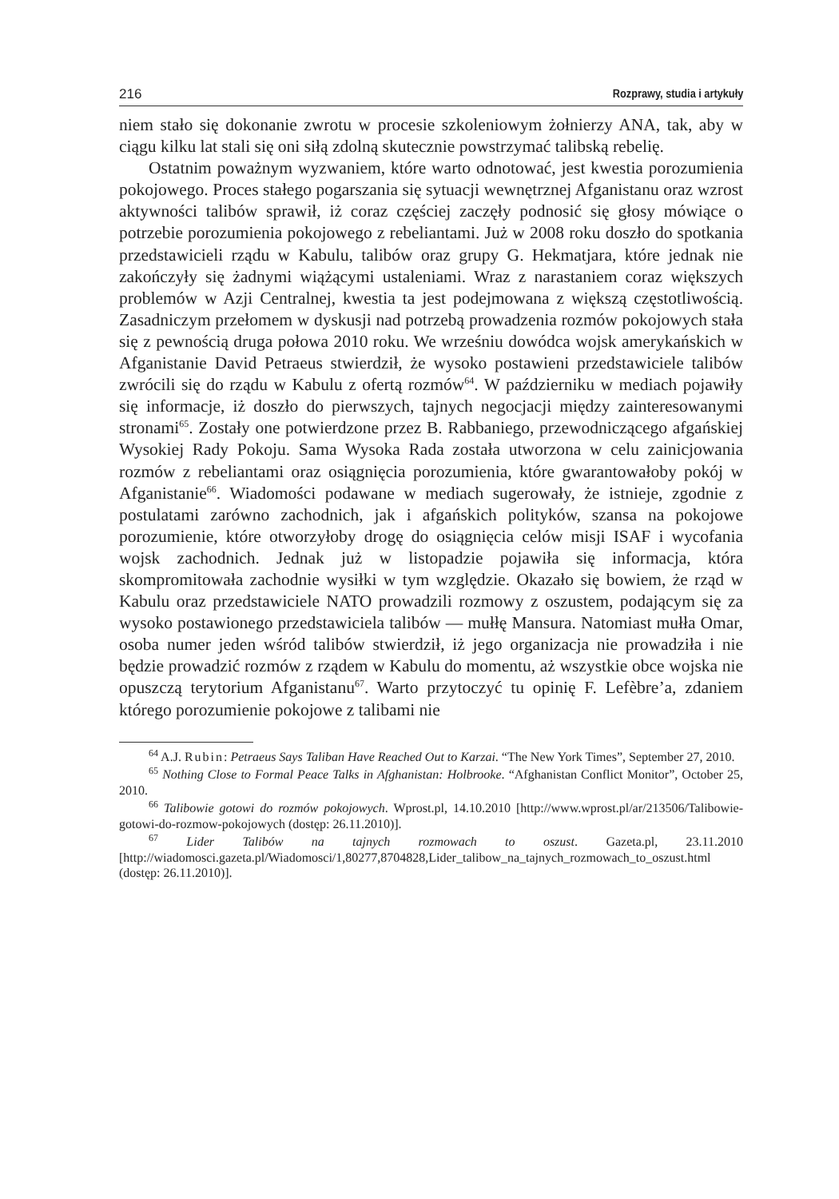216 Rozprawy, studia i artykuły
niem stało się dokonanie zwrotu w procesie szkoleniowym żołnierzy ANA, tak, aby w ciągu kilku lat stali się oni siłą zdolną skutecznie powstrzymać talibską rebelię.
Ostatnim poważnym wyzwaniem, które warto odnotować, jest kwestia porozumienia pokojowego. Proces stałego pogarszania się sytuacji wewnętrznej Afganistanu oraz wzrost aktywności talibów sprawił, iż coraz częściej zaczęły podnosić się głosy mówiące o potrzebie porozumienia pokojowego z rebeliantami. Już w 2008 roku doszło do spotkania przedstawicieli rządu w Kabulu, talibów oraz grupy G. Hekmatjara, które jednak nie zakończyły się żadnymi wiążącymi ustaleniami. Wraz z narastaniem coraz większych problemów w Azji Centralnej, kwestia ta jest podejmowana z większą częstotliwością. Zasadniczym przełomem w dyskusji nad potrzebą prowadzenia rozmów pokojowych stała się z pewnością druga połowa 2010 roku. We wrześniu dowódca wojsk amerykańskich w Afganistanie David Petraeus stwierdził, że wysoko postawieni przedstawiciele talibów zwrócili się do rządu w Kabulu z ofertą rozmów<sup>64</sup>. W październiku w mediach pojawiły się informacje, iż doszło do pierwszych, tajnych negocjacji między zainteresowanymi stronami<sup>65</sup>. Zostały one potwierdzone przez B. Rabbaniego, przewodniczącego afgańskiej Wysokiej Rady Pokoju. Sama Wysoka Rada została utworzona w celu zainicjowania rozmów z rebeliantami oraz osiągnięcia porozumienia, które gwarantowałoby pokój w Afganistanie<sup>66</sup>. Wiadomości podawane w mediach sugerowały, że istnieje, zgodnie z postulatami zarówno zachodnich, jak i afgańskich polityków, szansa na pokojowe porozumienie, które otworzyłoby drogę do osiągnięcia celów misji ISAF i wycofania wojsk zachodnich. Jednak już w listopadzie pojawiła się informacja, która skompromitowała zachodnie wysiłki w tym względzie. Okazało się bowiem, że rząd w Kabulu oraz przedstawiciele NATO prowadzili rozmowy z oszustem, podającym się za wysoko postawionego przedstawiciela talibów — mułłę Mansura. Natomiast mułła Omar, osoba numer jeden wśród talibów stwierdził, iż jego organizacja nie prowadziła i nie będzie prowadzić rozmów z rządem w Kabulu do momentu, aż wszystkie obce wojska nie opuszczą terytorium Afganistanu<sup>67</sup>. Warto przytoczyć tu opinię F. Lefèbre’a, zdaniem którego porozumienie pokojowe z talibami nie
<sup>64</sup> A.J. Rubin: Petraeus Says Taliban Have Reached Out to Karzai. “The New York Times”, September 27, 2010.
<sup>65</sup> Nothing Close to Formal Peace Talks in Afghanistan: Holbrooke. “Afghanistan Conflict Monitor”, October 25, 2010.
<sup>66</sup> Talibowie gotowi do rozmów pokojowych. Wprost.pl, 14.10.2010 [http://www.wprost.pl/ar/213506/Talibowie-gotowi-do-rozmow-pokojowych (dostęp: 26.11.2010)].
<sup>67</sup> Lider Talibów na tajnych rozmowach to oszust. Gazeta.pl, 23.11.2010 [http://wiadomosci.gazeta.pl/Wiadomosci/1,80277,8704828,Lider_talibow_na_tajnych_rozmowach_to_oszust.html (dostęp: 26.11.2010)].